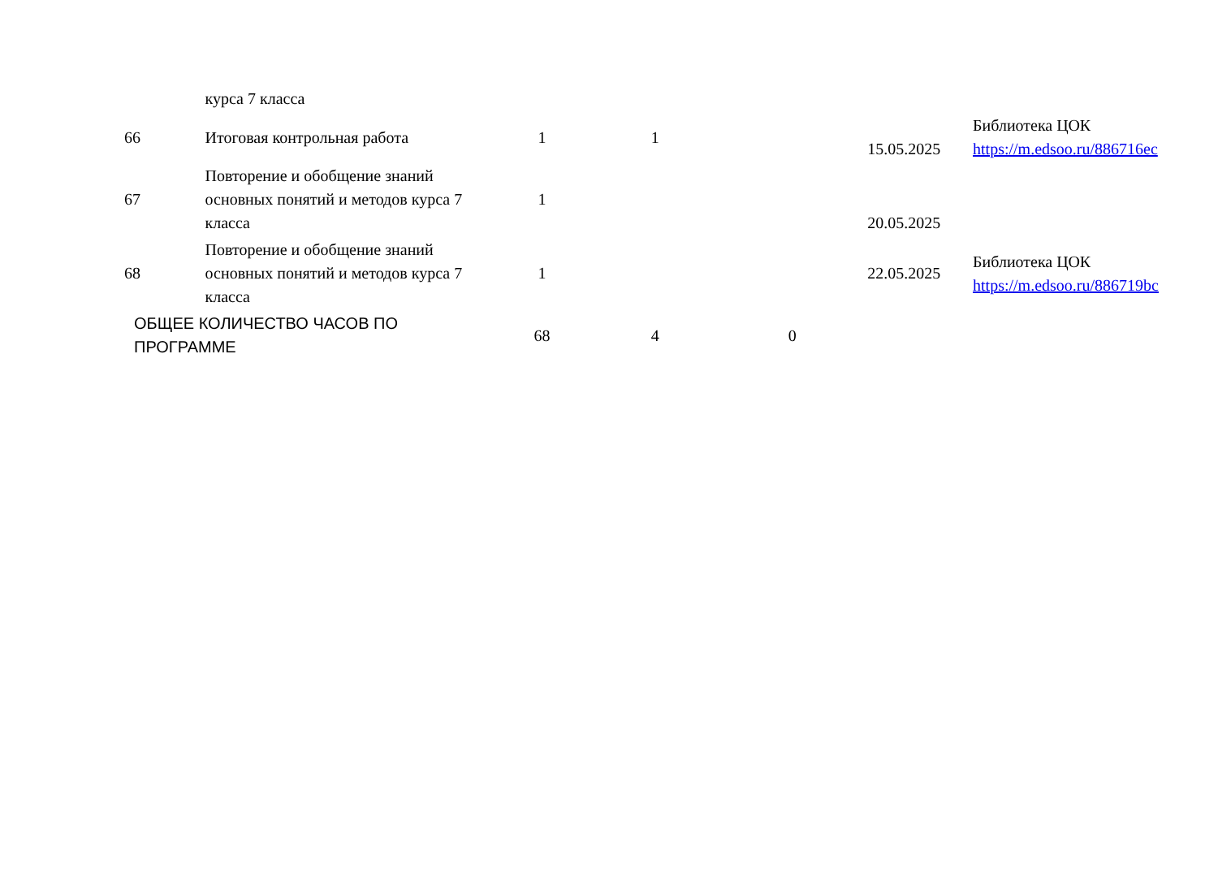| | курса 7 класса | | | | | |
| 66 | Итоговая контрольная работа | 1 | 1 | | 15.05.2025 | Библиотека ЦОК https://m.edsoo.ru/886716ec |
| 67 | Повторение и обобщение знаний основных понятий и методов курса 7 класса | 1 | | | 20.05.2025 | |
| 68 | Повторение и обобщение знаний основных понятий и методов курса 7 класса | 1 | | | 22.05.2025 | Библиотека ЦОК https://m.edsoo.ru/886719bc |
| ОБЩЕЕ КОЛИЧЕСТВО ЧАСОВ ПО ПРОГРАММЕ | | 68 | 4 | 0 | | |